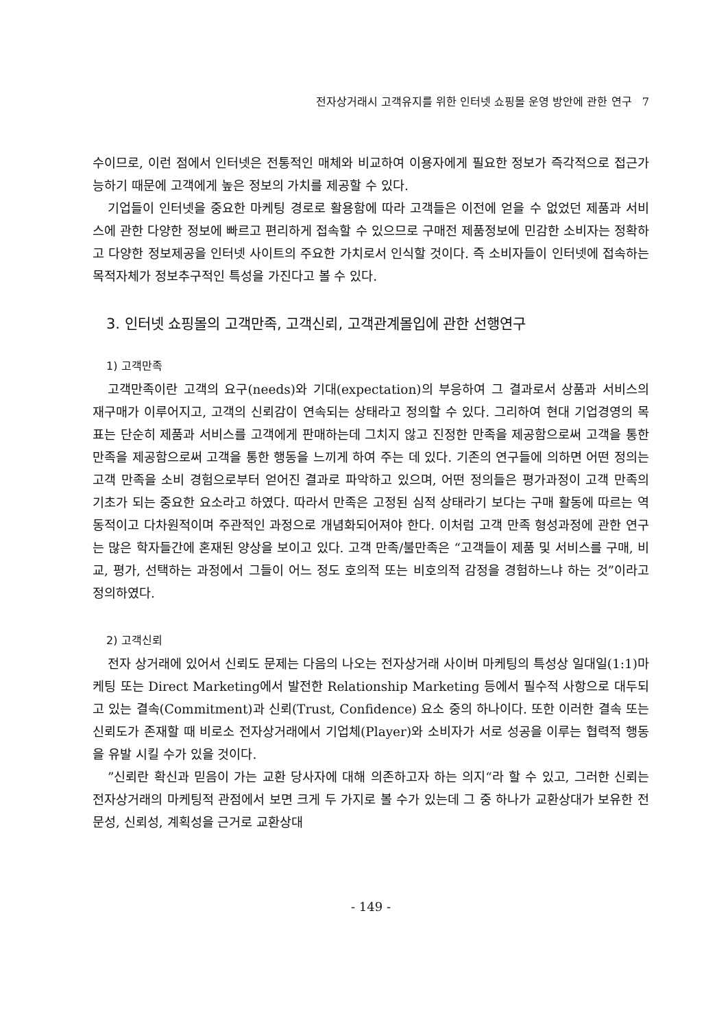전자상거래시 고객유지를 위한 인터넷 쇼핑몰 운영 방안에 관한 연구 7
수이므로, 이런 점에서 인터넷은 전통적인 매체와 비교하여 이용자에게 필요한 정보가 즉각적으로 접근가능하기 때문에 고객에게 높은 정보의 가치를 제공할 수 있다.
기업들이 인터넷을 중요한 마케팅 경로로 활용함에 따라 고객들은 이전에 얻을 수 없었던 제품과 서비스에 관한 다양한 정보에 빠르고 편리하게 접속할 수 있으므로 구매전 제품정보에 민감한 소비자는 정확하고 다양한 정보제공을 인터넷 사이트의 주요한 가치로서 인식할 것이다. 즉 소비자들이 인터넷에 접속하는 목적자체가 정보추구적인 특성을 가진다고 볼 수 있다.
3. 인터넷 쇼핑몰의 고객만족, 고객신뢰, 고객관계몰입에 관한 선행연구
1) 고객만족
고객만족이란 고객의 요구(needs)와 기대(expectation)의 부응하여 그 결과로서 상품과 서비스의 재구매가 이루어지고, 고객의 신뢰감이 연속되는 상태라고 정의할 수 있다. 그리하여 현대 기업경영의 목표는 단순히 제품과 서비스를 고객에게 판매하는데 그치지 않고 진정한 만족을 제공함으로써 고객을 통한 만족을 제공함으로써 고객을 통한 행동을 느끼게 하여 주는 데 있다. 기존의 연구들에 의하면 어떤 정의는 고객 만족을 소비 경험으로부터 얻어진 결과로 파악하고 있으며, 어떤 정의들은 평가과정이 고객 만족의 기초가 되는 중요한 요소라고 하였다. 따라서 만족은 고정된 심적 상태라기 보다는 구매 활동에 따르는 역동적이고 다차원적이며 주관적인 과정으로 개념화되어져야 한다. 이처럼 고객 만족 형성과정에 관한 연구는 많은 학자들간에 혼재된 양상을 보이고 있다. 고객 만족/불만족은 “고객들이 제품 및 서비스를 구매, 비교, 평가, 선택하는 과정에서 그들이 어느 정도 호의적 또는 비호의적 감정을 경험하느냐 하는 것”이라고 정의하였다.
2) 고객신뢰
전자 상거래에 있어서 신뢰도 문제는 다음의 나오는 전자상거래 사이버 마케팅의 특성상 일대일(1:1)마케팅 또는 Direct Marketing에서 발전한 Relationship Marketing 등에서 필수적 사항으로 대두되고 있는 결속(Commitment)과 신뢰(Trust, Confidence) 요소 중의 하나이다. 또한 이러한 결속 또는 신뢰도가 존재할 때 비로소 전자상거래에서 기업체(Player)와 소비자가 서로 성공을 이루는 협력적 행동을 유발 시킬 수가 있을 것이다.
”신뢰란 확신과 믿음이 가는 교환 당사자에 대해 의존하고자 하는 의지“라 할 수 있고, 그러한 신뢰는 전자상거래의 마케팅적 관점에서 보면 크게 두 가지로 볼 수가 있는데 그 중 하나가 교환상대가 보유한 전문성, 신뢰성, 계획성을 근거로 교환상대
- 149 -